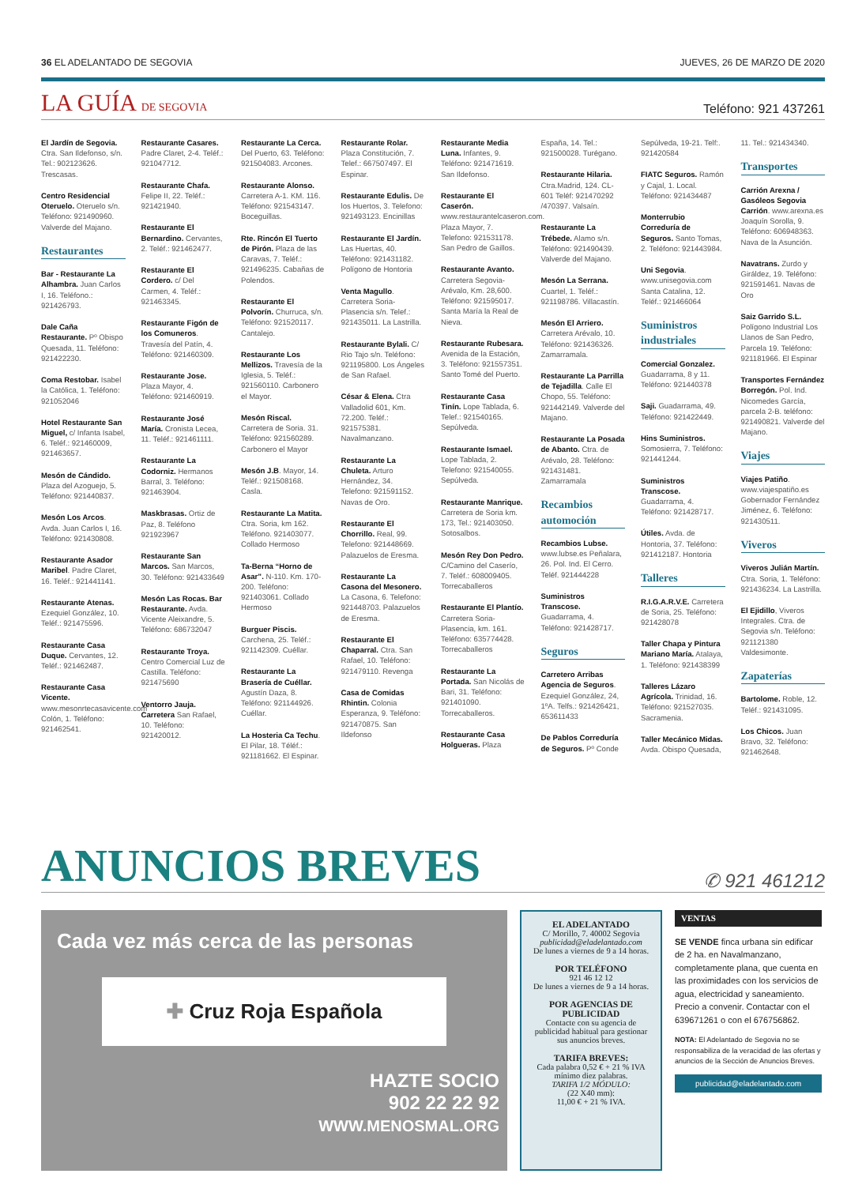36 EL ADELANTADO DE SEGOVIA JUEVES, 26 DE MARZO DE 2020
LA GUÍA DE SEGOVIA
Teléfono: 921 437261
El Jardín de Segovia. Ctra. San Ildefonso, s/n. Tel.: 902123626. Trescasas.
Centro Residencial Oteruelo. Oteruelo s/n. Teléfono: 921490960. Valverde del Majano.
Restaurantes
Bar - Restaurante La Alhambra. Juan Carlos I, 16. Teléfono.: 921426793.
Dale Caña Restaurante. Pº Obispo Quesada, 11. Teléfono: 921422230.
Coma Restobar. Isabel la Católica, 1. Teléfono: 921052046
Hotel Restaurante San Miguel, c/ Infanta Isabel, 6. Teléf.: 921460009, 921463657.
Mesón de Cándido. Plaza del Azoguejo, 5. Teléfono: 921440837.
Mesón Los Arcos. Avda. Juan Carlos I, 16. Teléfono: 921430808.
Restaurante Asador Maribel. Padre Claret, 16. Teléf.: 921441141.
Restaurante Atenas. Ezequiel González, 10. Teléf.: 921475596.
Restaurante Casa Duque. Cervantes, 12. Teléf.: 921462487.
Restaurante Casa Vicente. www.mesonrtecasavicente.com Colón, 1. Teléfono: 921462541.
Restaurante Casares. Padre Claret, 2-4. Teléf.: 921047712.
Restaurante Chafa. Felipe II, 22. Teléf.: 921421940.
Restaurante El Bernardino. Cervantes, 2. Teléf.: 921462477.
Restaurante El Cordero. c/ Del Carmen, 4. Teléf.: 921463345.
Restaurante Figón de los Comuneros. Travesía del Patín, 4. Teléfono: 921460309.
Restaurante Jose. Plaza Mayor, 4. Teléfono: 921460919.
Restaurante José María. Cronista Lecea, 11. Teléf.: 921461111.
Restaurante La Codorniz. Hermanos Barral, 3. Teléfono: 921463904.
Maskbrasas. Ortiz de Paz, 8. Teléfono 921923967
Restaurante San Marcos. San Marcos, 30. Teléfono: 921433649
Mesón Las Rocas. Bar Restaurante. Avda. Vicente Aleixandre, 5. Teléfono: 686732047
Restaurante Troya. Centro Comercial Luz de Castilla. Teléfono: 921475690
Ventorro Jauja. Carretera San Rafael, 10. Teléfono: 921420012.
Restaurante La Cerca. Del Puerto, 63. Teléfono: 921504083. Arcones.
Restaurante Alonso. Carretera A-1. KM. 116. Teléfono: 921543147. Boceguillas.
Rte. Rincón El Tuerto de Pirón. Plaza de las Caravas, 7. Teléf.: 921496235. Cabañas de Polendos.
Restaurante El Polvorín. Churruca, s/n. Teléfono: 921520117. Cantalejo.
Restaurante Los Mellizos. Travesía de la Iglesia, 5. Teléf.: 921560110. Carbonero el Mayor.
Mesón Riscal. Carretera de Soria. 31. Teléfono: 921560289. Carbonero el Mayor
Mesón J.B. Mayor, 14. Teléf.: 921508168. Casla.
Restaurante La Matita. Ctra. Soria, km 162. Teléfono. 921403077. Collado Hermoso
Ta-Berna “Horno de Asar”. N-110. Km. 170-200. Teléfono: 921403061. Collado Hermoso
Burguer Piscis. Carchena, 25. Teléf.: 921142309. Cuéllar.
Restaurante La Brasería de Cuéllar. Agustín Daza, 8. Teléfono: 921144926. Cuéllar.
La Hosteria Ca Techu. El Pilar, 18. Téléf.: 921181662. El Espinar.
Restaurante Rolar. Plaza Constitución, 7. Telef.: 667507497. El Espinar.
Restaurante Edulis. De los Huertos, 3. Telefono: 921493123. Encinillas
Restaurante El Jardín. Las Huertas, 40. Teléfono: 921431182. Polígono de Hontoria
Venta Magullo. Carretera Soria-Plasencia s/n. Telef.: 921435011. La Lastrilla.
Restaurante Bylali. C/ Rio Tajo s/n. Teléfono: 921195800. Los Ángeles de San Rafael.
César & Elena. Ctra Valladolid 601, Km. 72.200. Teléf.: 921575381. Navalmanzano.
Restaurante La Chuleta. Arturo Hernández, 34. Telefono: 921591152. Navas de Oro.
Restaurante El Chorrillo. Real, 99. Telefono: 921448669. Palazuelos de Eresma.
Restaurante La Casona del Mesonero. La Casona, 6. Telefono: 921448703. Palazuelos de Eresma.
Restaurante El Chaparral. Ctra. San Rafael, 10. Teléfono: 921479110. Revenga
Casa de Comidas Rhintin. Colonia Esperanza, 9. Teléfono: 921470875. San Ildefonso
Restaurante Media Luna. Infantes, 9. Teléfono: 921471619. San Ildefonso.
Restaurante El Caserón. www.restaurantelcaseron.com. Plaza Mayor, 7. Telefono: 921531178. San Pedro de Gaillos.
Restaurante Avanto. Carretera Segovia-Arévalo, Km. 28,600. Teléfono: 921595017. Santa María la Real de Nieva.
Restaurante Rubesara. Avenida de la Estación, 3. Teléfono: 921557351. Santo Tomé del Puerto.
Restaurante Casa Tinín. Lope Tablada, 6. Telef.: 921540165. Sepúlveda.
Restaurante Ismael. Lope Tablada, 2. Telefono: 921540055. Sepúlveda.
Restaurante Manrique. Carretera de Soria km. 173, Tel.: 921403050. Sotosalbos.
Mesón Rey Don Pedro. C/Camino del Caserío, 7. Teléf.: 608009405. Torrecaballeros
Restaurante El Plantío. Carretera Soria-Plasencia, km. 161. Teléfono: 635774428. Torrecaballeros
Restaurante La Portada. San Nicolás de Bari, 31. Teléfono: 921401090. Torrecaballeros.
Restaurante Casa Holgueras. Plaza España, 14. Tel.: 921500028. Turégano.
Restaurante Hilaria. Ctra.Madrid, 124. CL-601 Teléf: 921470292 /470397. Valsaín.
Restaurante La Trébede. Alamo s/n. Teléfono: 921490439. Valverde del Majano.
Mesón La Serrana. Cuartel, 1. Teléf.: 921198786. Villacastín.
Mesón El Arriero. Carretera Arévalo, 10. Teléfono: 921436326. Zamarramala.
Restaurante La Parrilla de Tejadilla. Calle El Chopo, 55. Teléfono: 921442149. Valverde del Majano.
Restaurante La Posada de Abanto. Ctra. de Arévalo, 28. Teléfono: 921431481. Zamarramala
Recambios automoción
Recambios Lubse. www.lubse.es Peñalara, 26. Pol. Ind. El Cerro. Teléf. 921444228
Suministros Transcose. Guadarrama, 4. Teléfono: 921428717.
Seguros
Carretero Arribas Agencia de Seguros. Ezequiel González, 24, 1ºA. Telfs.: 921426421, 653611433
De Pablos Correduría de Seguros. Pº Conde Sepúlveda, 19-21. Telf:. 921420584
FIATC Seguros. Ramón y Cajal, 1. Local. Teléfono: 921434487
Monterrubio Correduría de Seguros. Santo Tomas, 2. Teléfono: 921443984.
Uni Segovia. www.unisegovia.com Santa Catalina, 12. Teléf.: 921466064
Suministros industriales
Comercial Gonzalez. Guadarrama, 8 y 11. Teléfono: 921440378
Saji. Guadarrama, 49. Teléfono: 921422449.
Hins Suministros. Somosierra, 7. Teléfono: 921441244.
Suministros Transcose. Guadarrama, 4. Teléfono: 921428717.
Útiles. Avda. de Hontoria, 37. Teléfono: 921412187. Hontoria
Talleres
R.I.G.A.R.V.E. Carretera de Soria, 25. Teléfono: 921428078
Taller Chapa y Pintura Mariano María. Atalaya, 1. Teléfono: 921438399
Talleres Lázaro Agrícola. Trinidad, 16. Teléfono: 921527035. Sacramenia.
Taller Mecánico Midas. Avda. Obispo Quesada, 11. Tel.: 921434340.
Transportes
Carrión Arexna / Gasóleos Segovia Carrión. www.arexna.es Joaquín Sorolla, 9. Teléfono: 606948363. Nava de la Asunción.
Navatrans. Zurdo y Giráldez, 19. Teléfono: 921591461. Navas de Oro
Saiz Garrido S.L. Polígono Industrial Los Llanos de San Pedro, Parcela 19. Teléfono: 921181966. El Espinar
Transportes Fernández Borregón. Pol. Ind. Nicomedes García, parcela 2-B. teléfono: 921490821. Valverde del Majano.
Viajes
Viajes Patiño. www.viajespatiño.es Gobernador Fernández Jiménez, 6. Teléfono: 921430511.
Viveros
Viveros Julián Martín. Ctra. Soria, 1. Teléfono: 921436234. La Lastrilla.
El Ejidillo, Viveros Integrales. Ctra. de Segovia s/n. Teléfono: 921121380 Valdesimonte.
Zapaterías
Bartolome. Roble, 12. Teléf.: 921431095.
Los Chicos. Juan Bravo, 32. Teléfono: 921462648.
ANUNCIOS BREVES
✆ 921 461212
Cada vez más cerca de las personas
✚ Cruz Roja Española
HAZTE SOCIO
902 22 22 92
WWW.MENOSMAL.ORG
EL ADELANTADO
C/ Morillo, 7. 40002 Segovia
publicidad@eladelantado.com
De lunes a viernes de 9 a 14 horas.
POR TELÉFONO
921 46 12 12
De lunes a viernes de 9 a 14 horas.
POR AGENCIAS DE PUBLICIDAD
Contacte con su agencia de publicidad habitual para gestionar sus anuncios breves.
TARIFA BREVES:
Cada palabra 0,52 € + 21 % IVA mínimo diez palabras.
TARIFA 1/2 MÓDULO:
(22 X40 mm):
11,00 € + 21 % IVA.
VENTAS
SE VENDE finca urbana sin edificar de 2 ha. en Navalmanzano, completamente plana, que cuenta en las proximidades con los servicios de agua, electricidad y saneamiento. Precio a convenir. Contactar con el 639671261 o con el 676756862.
NOTA: El Adelantado de Segovia no se responsabiliza de la veracidad de las ofertas y anuncios de la Sección de Anuncios Breves.
publicidad@eladelantado.com